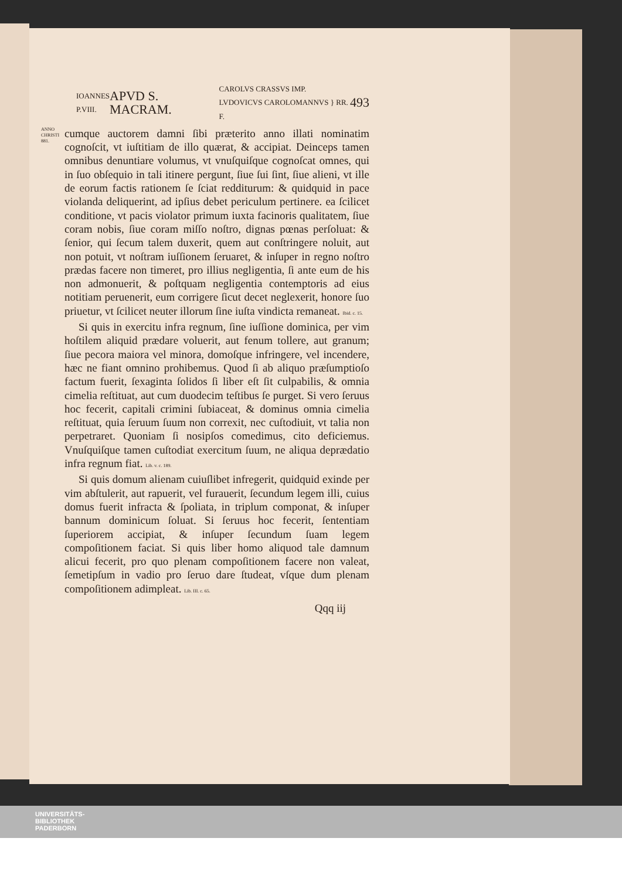IOANNES
P.VIII. APVD S. MACRAM. CAROLVS CRASSVS IMP.
LVDOVICVS CAROLOMANNVS } RR. F. 493
ANNO CHRISTI 881.
cumque auctorem damni ſibi præterito anno illati nominatim cognoſcit, vt iuſtitiam de illo quærat, & accipiat. Deinceps tamen omnibus denuntiare volumus, vt vnuſquiſque cognoſcat omnes, qui in ſuo obſequio in tali itinere pergunt, ſiue ſui ſint, ſiue alieni, vt ille de eorum factis rationem ſe ſciat redditurum: & quidquid in pace violanda deliquerint, ad ipſius debet periculum pertinere. ea ſcilicet conditione, vt pacis violator primum iuxta facinoris qualitatem, ſiue coram nobis, ſiue coram miſſo noſtro, dignas pœnas perſoluat: & ſenior, qui ſecum talem duxerit, quem aut conſtringere noluit, aut non potuit, vt noſtram iuſſionem ſeruaret, & inſuper in regno noſtro prædas facere non timeret, pro illius negligentia, ſi ante eum de his non admonuerit, & poſtquam negligentia contemptoris ad eius notitiam peruenerit, eum corrigere ſicut decet neglexerit, honore ſuo priuetur, vt ſcilicet neuter illorum ſine iuſta vindicta remaneat. Ibid. c. 15.
Si quis in exercitu infra regnum, ſine iuſſione dominica, per vim hoſtilem aliquid prædare voluerit, aut fenum tollere, aut granum; ſiue pecora maiora vel minora, domoſque infringere, vel incendere, hæc ne fiant omnino prohibemus. Quod ſi ab aliquo præſumptioſo factum fuerit, ſexaginta ſolidos ſi liber eſt ſit culpabilis, & omnia cimelia reſtituat, aut cum duodecim teſtibus ſe purget. Si vero ſeruus hoc fecerit, capitali crimini ſubiaceat, & dominus omnia cimelia reſtituat, quia ſeruum ſuum non correxit, nec cuſtodiuit, vt talia non perpetraret. Quoniam ſi nosipſos comedimus, cito deficiemus. Vnuſquiſque tamen cuſtodiat exercitum ſuum, ne aliqua deprædatio infra regnum fiat. Lib. v. c. 189.
Si quis domum alienam cuiuſlibet infregerit, quidquid exinde per vim abſtulerit, aut rapuerit, vel furauerit, ſecundum legem illi, cuius domus fuerit infracta & ſpoliata, in triplum componat, & inſuper bannum dominicum ſoluat. Si ſeruus hoc fecerit, ſententiam ſuperiorem accipiat, & inſuper ſecundum ſuam legem compoſitionem faciat. Si quis liber homo aliquod tale damnum alicui fecerit, pro quo plenam compoſitionem facere non valeat, ſemetipſum in vadio pro ſeruo dare ſtudeat, vſque dum plenam compoſitionem adimpleat. Lib. III. c. 65.
Qqq iij
UNIVERSITÄTS-
BIBLIOTHEK
PADERBORN